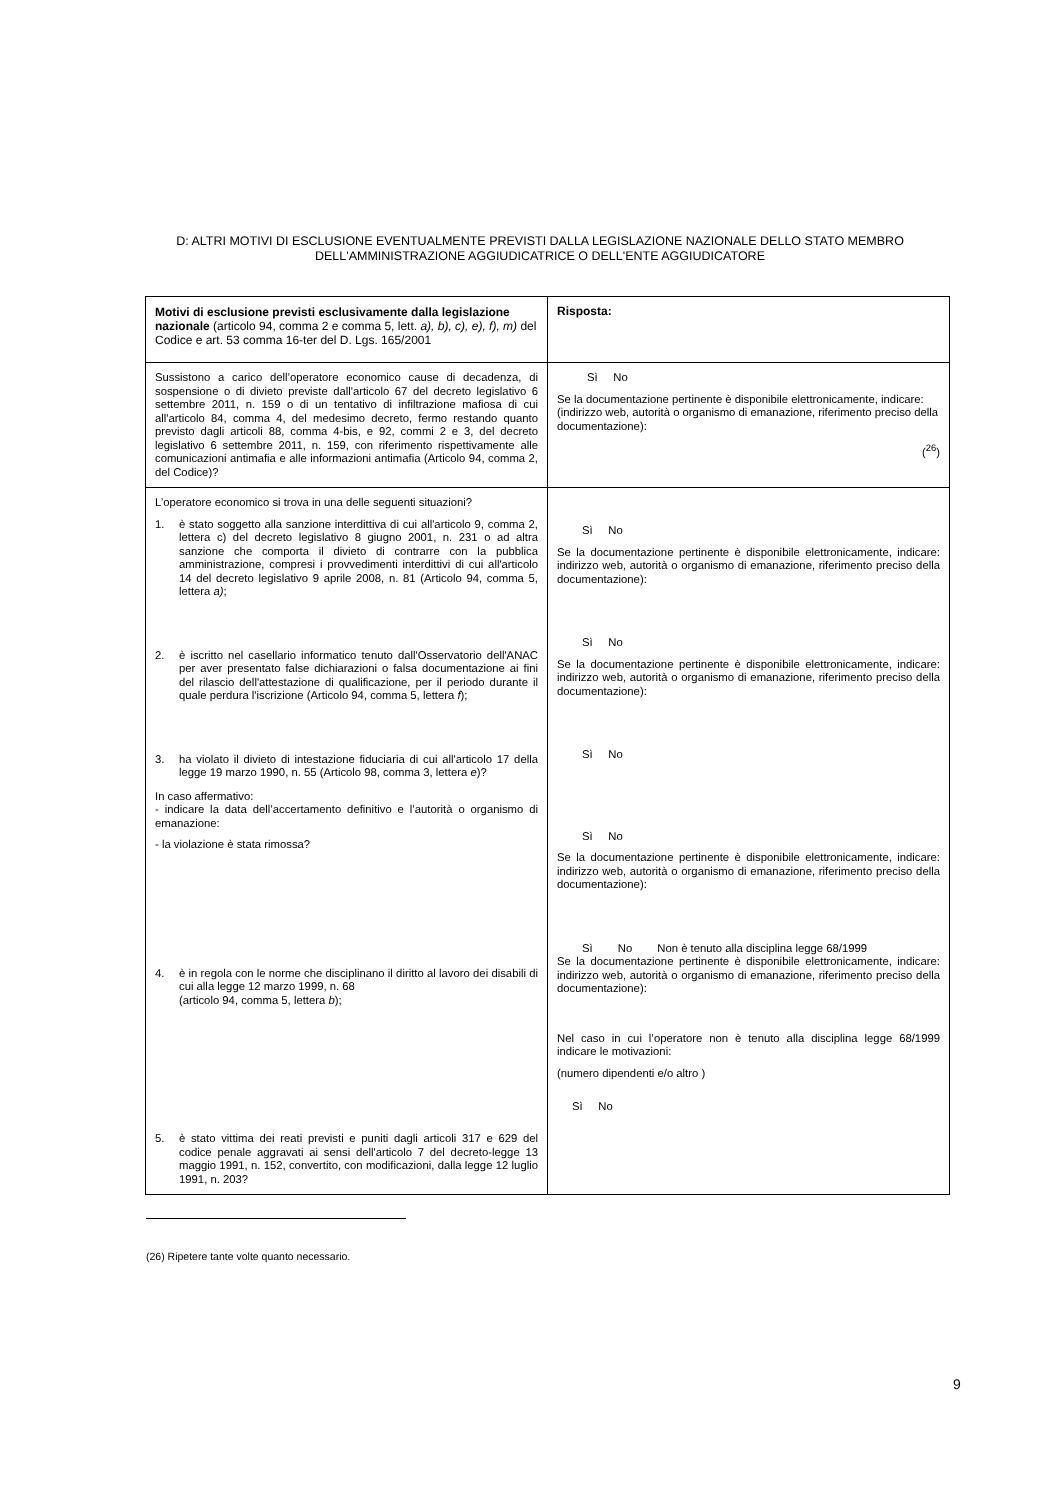D: ALTRI MOTIVI DI ESCLUSIONE EVENTUALMENTE PREVISTI DALLA LEGISLAZIONE NAZIONALE DELLO STATO MEMBRO DELL'AMMINISTRAZIONE AGGIUDICATRICE O DELL'ENTE AGGIUDICATORE
| Motivi di esclusione previsti esclusivamente dalla legislazione nazionale (articolo 94, comma 2 e comma 5, lett. a), b), c), e), f), m) del Codice e art. 53 comma 16-ter del D. Lgs. 165/2001 | Risposta: |
| Sussistono a carico dell’operatore economico cause di decadenza, di sospensione o di divieto previste dall'articolo 67 del decreto legislativo 6 settembre 2011, n. 159 o di un tentativo di infiltrazione mafiosa di cui all'articolo 84, comma 4, del medesimo decreto, fermo restando quanto previsto dagli articoli 88, comma 4-bis, e 92, commi 2 e 3, del decreto legislativo 6 settembre 2011, n. 159, con riferimento rispettivamente alle comunicazioni antimafia e alle informazioni antimafia (Articolo 94, comma 2, del Codice)? | Sì No Se la documentazione pertinente è disponibile elettronicamente, indicare: (indirizzo web, autorità o organismo di emanazione, riferimento preciso della documentazione): (<sup>26</sup>) |
| L’operatore economico si trova in una delle seguenti situazioni? 1. è stato soggetto alla sanzione interdittiva di cui all'articolo 9, comma 2, lettera c) del decreto legislativo 8 giugno 2001, n. 231 o ad altra sanzione che comporta il divieto di contrarre con la pubblica amministrazione, compresi i provvedimenti interdittivi di cui all'articolo 14 del decreto legislativo 9 aprile 2008, n. 81 (Articolo 94, comma 5, lettera a) ; 2. è iscritto nel casellario informatico tenuto dall'Osservatorio dell'ANAC per aver presentato false dichiarazioni o falsa documentazione ai fini del rilascio dell'attestazione di qualificazione, per il periodo durante il quale perdura l'iscrizione (Articolo 94, comma 5, lettera f ); 3. ha violato il divieto di intestazione fiduciaria di cui all'articolo 17 della legge 19 marzo 1990, n. 55 (Articolo 98, comma 3, lettera e )? In caso affermativo: - indicare la data dell’accertamento definitivo e l’autorità o organismo di emanazione: - la violazione è stata rimossa? 4. è in regola con le norme che disciplinano il diritto al lavoro dei disabili di cui alla legge 12 marzo 1999, n. 68 (articolo 94, comma 5, lettera b ); 5. è stato vittima dei reati previsti e puniti dagli articoli 317 e 629 del codice penale aggravati ai sensi dell'articolo 7 del decreto-legge 13 maggio 1991, n. 152, convertito, con modificazioni, dalla legge 12 luglio 1991, n. 203? | Sì No Se la documentazione pertinente è disponibile elettronicamente, indicare: indirizzo web, autorità o organismo di emanazione, riferimento preciso della documentazione): Sì No Se la documentazione pertinente è disponibile elettronicamente, indicare: indirizzo web, autorità o organismo di emanazione, riferimento preciso della documentazione): Sì No Sì No Se la documentazione pertinente è disponibile elettronicamente, indicare: indirizzo web, autorità o organismo di emanazione, riferimento preciso della documentazione): Sì No Non è tenuto alla disciplina legge 68/1999 Se la documentazione pertinente è disponibile elettronicamente, indicare: indirizzo web, autorità o organismo di emanazione, riferimento preciso della documentazione): Nel caso in cui l’operatore non è tenuto alla disciplina legge 68/1999 indicare le motivazioni: (numero dipendenti e/o altro ) Sì No |
(26) Ripetere tante volte quanto necessario.
9